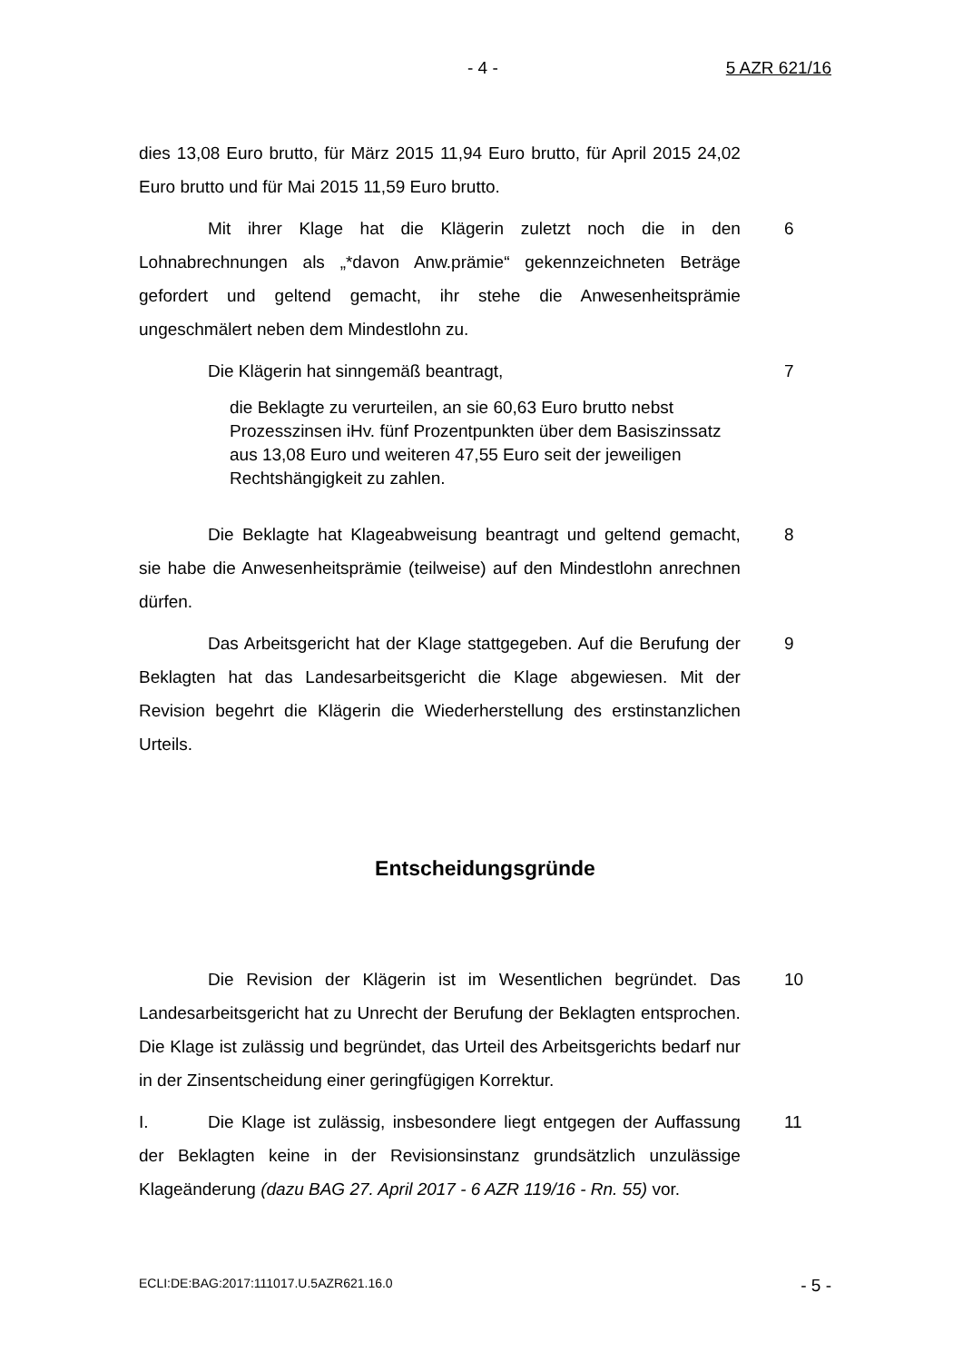- 4 - 5 AZR 621/16
dies 13,08 Euro brutto, für März 2015 11,94 Euro brutto, für April 2015 24,02 Euro brutto und für Mai 2015 11,59 Euro brutto.
Mit ihrer Klage hat die Klägerin zuletzt noch die in den Lohnabrechnungen als „*davon Anw.prämie“ gekennzeichneten Beträge gefordert und geltend gemacht, ihr stehe die Anwesenheitsprämie ungeschmälert neben dem Mindestlohn zu.
6
Die Klägerin hat sinngemäß beantragt, 7
die Beklagte zu verurteilen, an sie 60,63 Euro brutto nebst Prozesszinsen iHv. fünf Prozentpunkten über dem Basiszinssatz aus 13,08 Euro und weiteren 47,55 Euro seit der jeweiligen Rechtshängigkeit zu zahlen.
Die Beklagte hat Klageabweisung beantragt und geltend gemacht, sie habe die Anwesenheitsprämie (teilweise) auf den Mindestlohn anrechnen dürfen.
8
Das Arbeitsgericht hat der Klage stattgegeben. Auf die Berufung der Beklagten hat das Landesarbeitsgericht die Klage abgewiesen. Mit der Revision begehrt die Klägerin die Wiederherstellung des erstinstanzlichen Urteils.
9
Entscheidungsgründe
Die Revision der Klägerin ist im Wesentlichen begründet. Das Landesarbeitsgericht hat zu Unrecht der Berufung der Beklagten entsprochen. Die Klage ist zulässig und begründet, das Urteil des Arbeitsgerichts bedarf nur in der Zinsentscheidung einer geringfügigen Korrektur.
10
I. Die Klage ist zulässig, insbesondere liegt entgegen der Auffassung der Beklagten keine in der Revisionsinstanz grundsätzlich unzulässige Klageänderung (dazu BAG 27. April 2017 - 6 AZR 119/16 - Rn. 55) vor.
11
ECLI:DE:BAG:2017:111017.U.5AZR621.16.0 - 5 -